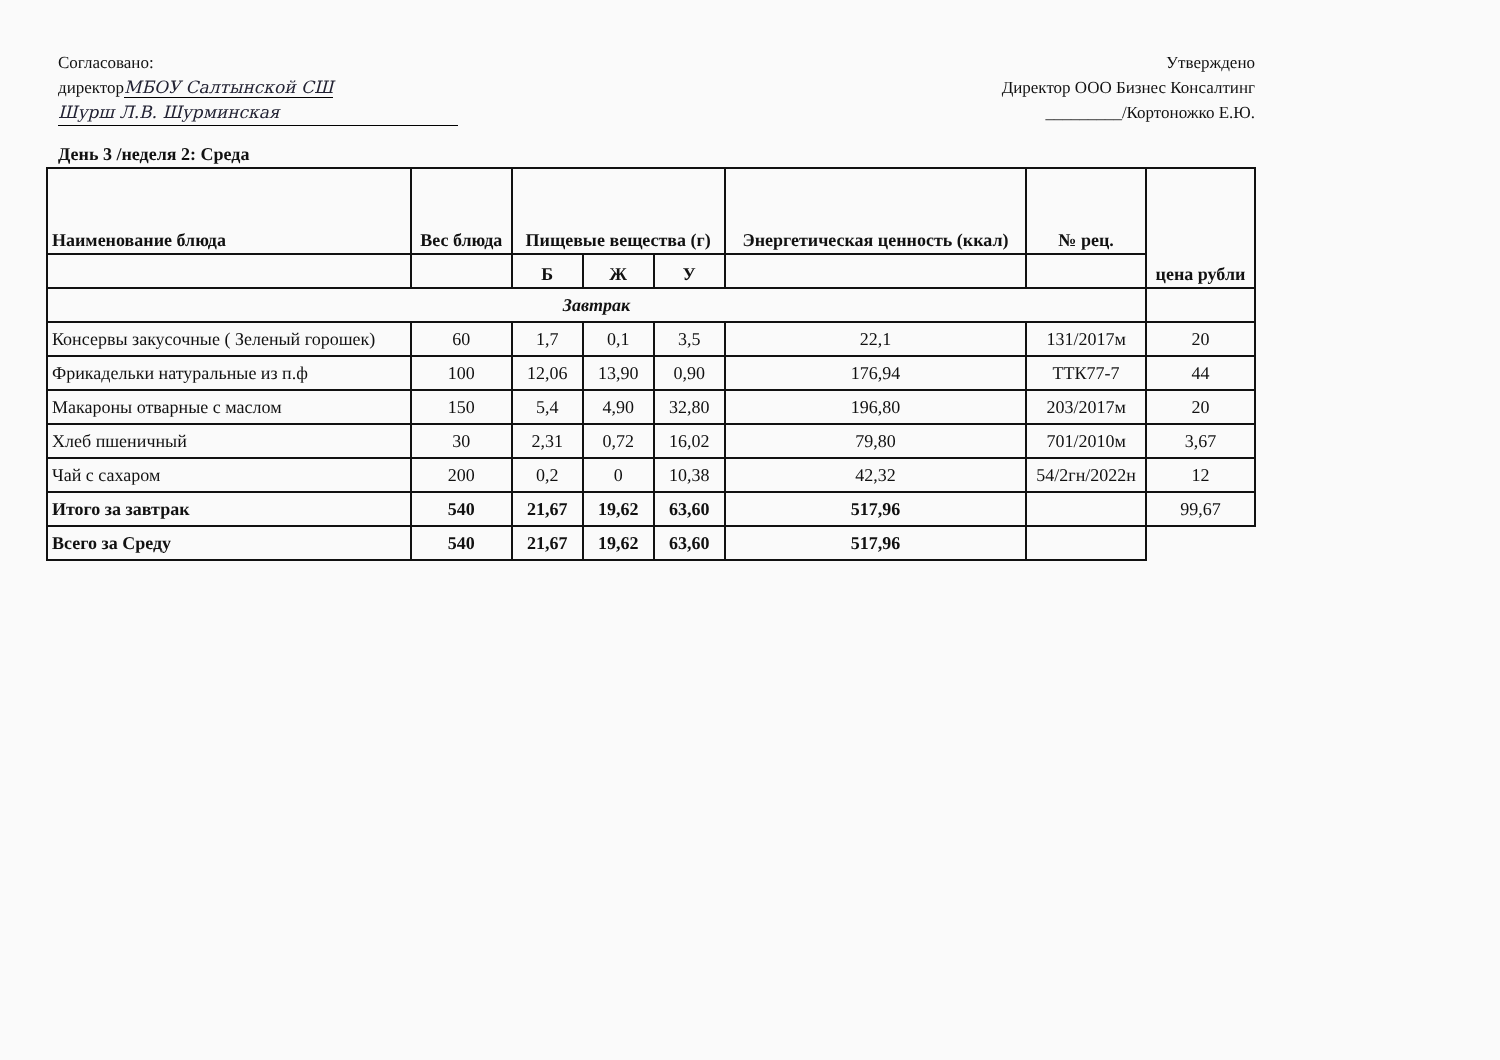Согласовано:
директорМБОУ Салтынской СШ
Шурш Л.В. Шурминская
Утверждено
Директор ООО Бизнес Консалтинг
_________/Кортоножко Е.Ю.
День 3 /неделя 2: Среда
| Наименование блюда | Вес блюда | Пищевые вещества (г) | | | Энергетическая ценность (ккал) | № рец. | цена рубли |
| --- | --- | --- | --- | --- | --- | --- | --- |
| | | Б | Ж | У | | | |
| Завтрак | | | | | | | |
| Консервы закусочные ( Зеленый горошек) | 60 | 1,7 | 0,1 | 3,5 | 22,1 | 131/2017м | 20 |
| Фрикадельки натуральные из п.ф | 100 | 12,06 | 13,90 | 0,90 | 176,94 | ТТК77-7 | 44 |
| Макароны отварные с маслом | 150 | 5,4 | 4,90 | 32,80 | 196,80 | 203/2017м | 20 |
| Хлеб пшеничный | 30 | 2,31 | 0,72 | 16,02 | 79,80 | 701/2010м | 3,67 |
| Чай с сахаром | 200 | 0,2 | 0 | 10,38 | 42,32 | 54/2гн/2022н | 12 |
| Итого за завтрак | 540 | 21,67 | 19,62 | 63,60 | 517,96 | | 99,67 |
| Всего за Среду | 540 | 21,67 | 19,62 | 63,60 | 517,96 | | |